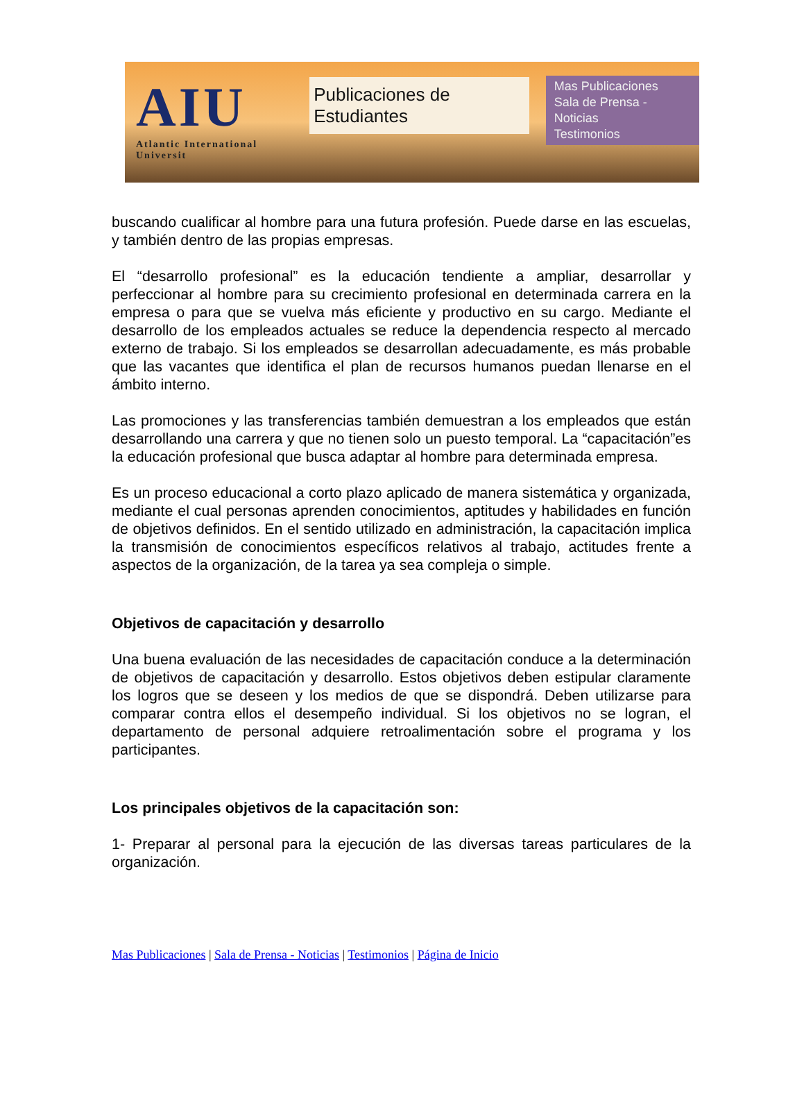AIU
Atlantic International Universit
Publicaciones de Estudiantes
Mas Publicaciones
Sala de Prensa - Noticias
Testimonios
buscando cualificar al hombre para una futura profesión. Puede darse en las escuelas, y también dentro de las propias empresas.
El “desarrollo profesional” es la educación tendiente a ampliar, desarrollar y perfeccionar al hombre para su crecimiento profesional en determinada carrera en la empresa o para que se vuelva más eficiente y productivo en su cargo. Mediante el desarrollo de los empleados actuales se reduce la dependencia respecto al mercado externo de trabajo. Si los empleados se desarrollan adecuadamente, es más probable que las vacantes que identifica el plan de recursos humanos puedan llenarse en el ámbito interno.
Las promociones y las transferencias también demuestran a los empleados que están desarrollando una carrera y que no tienen solo un puesto temporal. La “capacitación”es la educación profesional que busca adaptar al hombre para determinada empresa.
Es un proceso educacional a corto plazo aplicado de manera sistemática y organizada, mediante el cual personas aprenden conocimientos, aptitudes y habilidades en función de objetivos definidos. En el sentido utilizado en administración, la capacitación implica la transmisión de conocimientos específicos relativos al trabajo, actitudes frente a aspectos de la organización, de la tarea ya sea compleja o simple.
Objetivos de capacitación y desarrollo
Una buena evaluación de las necesidades de capacitación conduce a la determinación de objetivos de capacitación y desarrollo. Estos objetivos deben estipular claramente los logros que se deseen y los medios de que se dispondrá. Deben utilizarse para comparar contra ellos el desempeño individual. Si los objetivos no se logran, el departamento de personal adquiere retroalimentación sobre el programa y los participantes.
Los principales objetivos de la capacitación son:
1- Preparar al personal para la ejecución de las diversas tareas particulares de la organización.
Mas Publicaciones | Sala de Prensa - Noticias | Testimonios | Página de Inicio